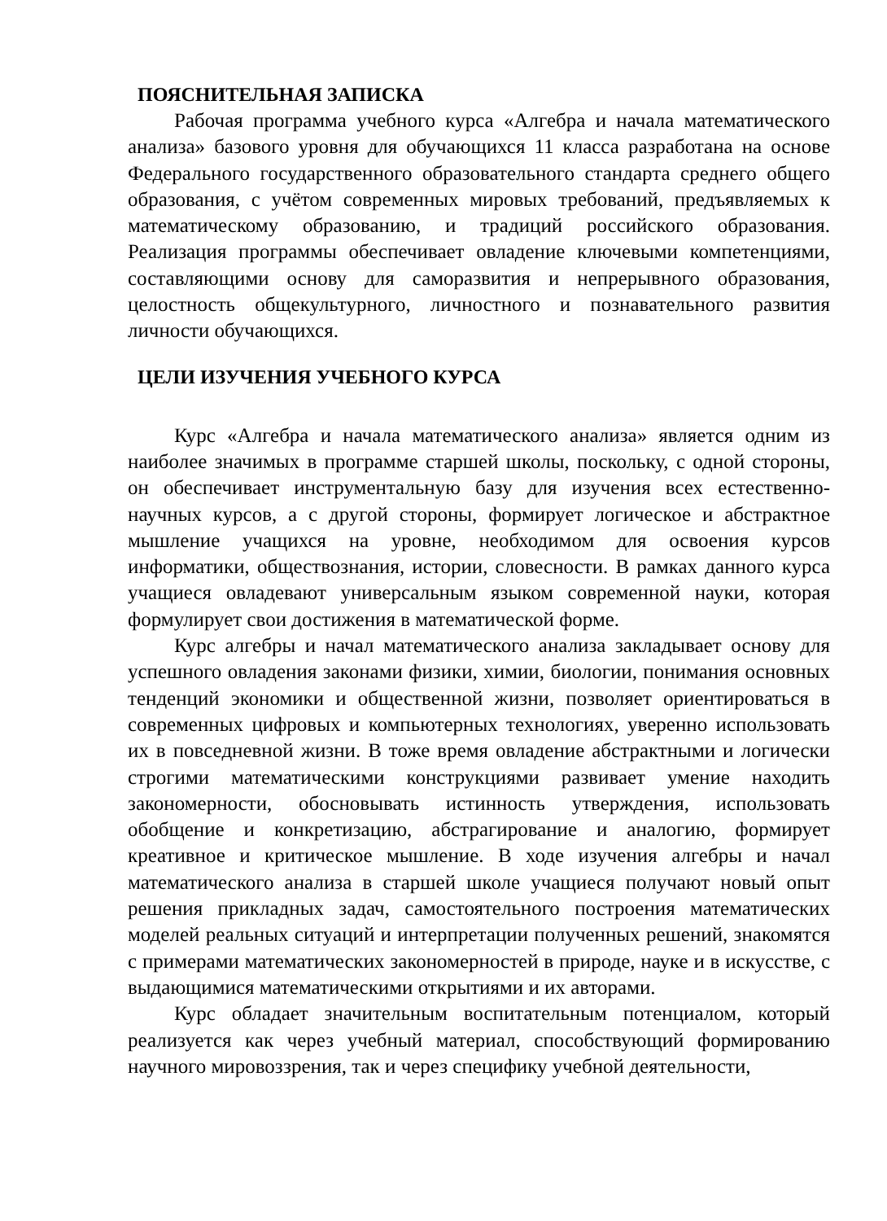ПОЯСНИТЕЛЬНАЯ ЗАПИСКА
Рабочая программа учебного курса «Алгебра и начала математического анализа» базового уровня для обучающихся 11 класса разработана на основе Федерального государственного образовательного стандарта среднего общего образования, с учётом современных мировых требований, предъявляемых к математическому образованию, и традиций российского образования. Реализация программы обеспечивает овладение ключевыми компетенциями, составляющими основу для саморазвития и непрерывного образования, целостность общекультурного, личностного и познавательного развития личности обучающихся.
ЦЕЛИ ИЗУЧЕНИЯ УЧЕБНОГО КУРСА
Курс «Алгебра и начала математического анализа» является одним из наиболее значимых в программе старшей школы, поскольку, с одной стороны, он обеспечивает инструментальную базу для изучения всех естественно-научных курсов, а с другой стороны, формирует логическое и абстрактное мышление учащихся на уровне, необходимом для освоения курсов информатики, обществознания, истории, словесности. В рамках данного курса учащиеся овладевают универсальным языком современной науки, которая формулирует свои достижения в математической форме.
Курс алгебры и начал математического анализа закладывает основу для успешного овладения законами физики, химии, биологии, понимания основных тенденций экономики и общественной жизни, позволяет ориентироваться в современных цифровых и компьютерных технологиях, уверенно использовать их в повседневной жизни. В тоже время овладение абстрактными и логически строгими математическими конструкциями развивает умение находить закономерности, обосновывать истинность утверждения, использовать обобщение и конкретизацию, абстрагирование и аналогию, формирует креативное и критическое мышление. В ходе изучения алгебры и начал математического анализа в старшей школе учащиеся получают новый опыт решения прикладных задач, самостоятельного построения математических моделей реальных ситуаций и интерпретации полученных решений, знакомятся с примерами математических закономерностей в природе, науке и в искусстве, с выдающимися математическими открытиями и их авторами.
Курс обладает значительным воспитательным потенциалом, который реализуется как через учебный материал, способствующий формированию научного мировоззрения, так и через специфику учебной деятельности,